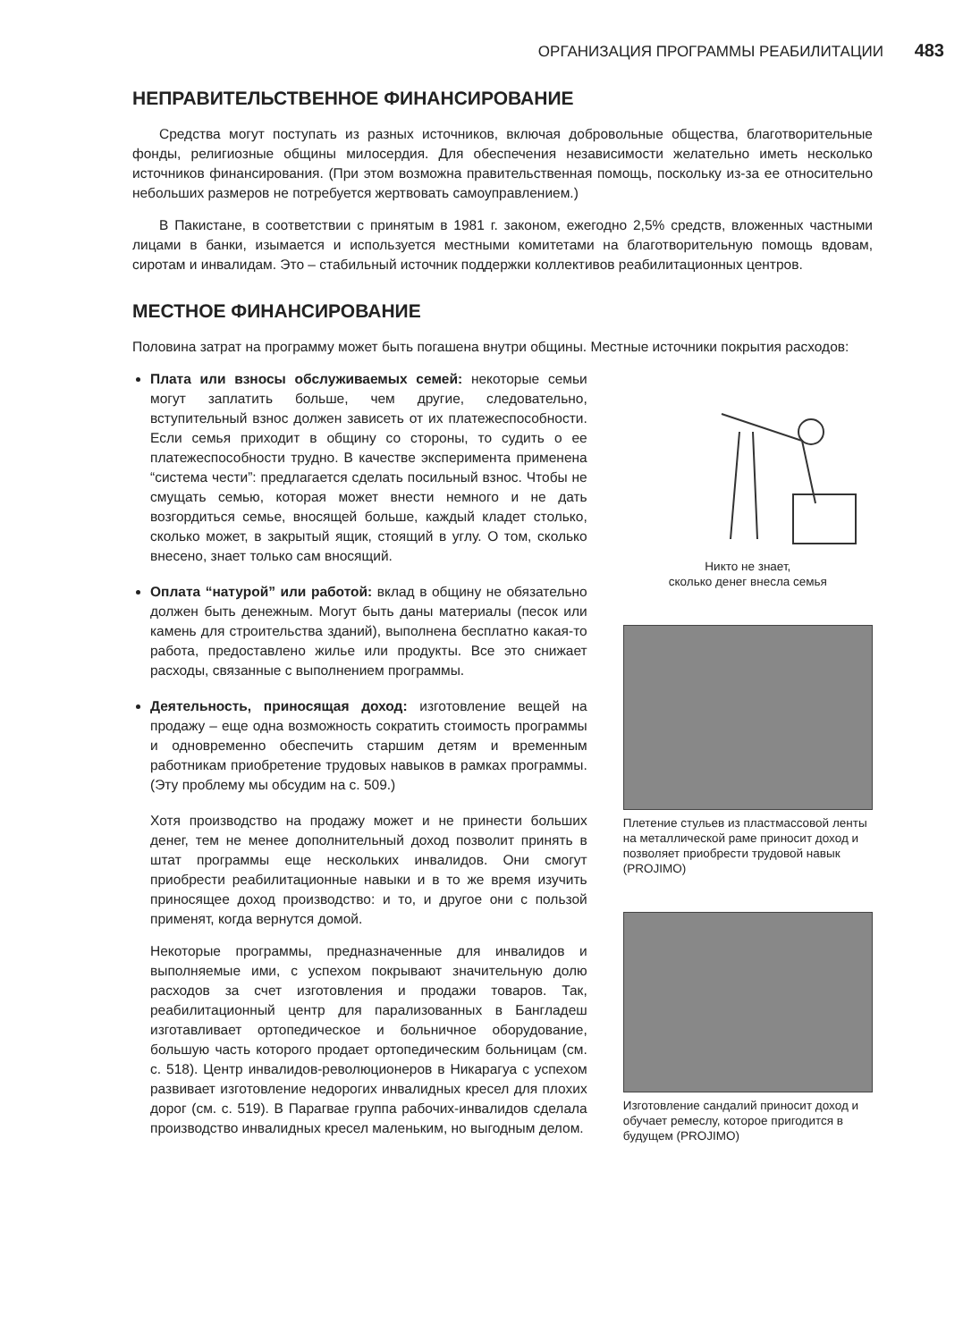ОРГАНИЗАЦИЯ ПРОГРАММЫ РЕАБИЛИТАЦИИ 483
НЕПРАВИТЕЛЬСТВЕННОЕ ФИНАНСИРОВАНИЕ
Средства могут поступать из разных источников, включая добровольные общества, благотворительные фонды, религиозные общины милосердия. Для обеспечения независимости желательно иметь несколько источников финансирования. (При этом возможна правительственная помощь, поскольку из-за ее относительно небольших размеров не потребуется жертвовать самоуправлением.)
В Пакистане, в соответствии с принятым в 1981 г. законом, ежегодно 2,5% средств, вложенных частными лицами в банки, изымается и используется местными комитетами на благотворительную помощь вдовам, сиротам и инвалидам. Это – стабильный источник поддержки коллективов реабилитационных центров.
МЕСТНОЕ ФИНАНСИРОВАНИЕ
Половина затрат на программу может быть погашена внутри общины. Местные источники покрытия расходов:
Плата или взносы обслуживаемых семей: некоторые семьи могут заплатить больше, чем другие, следовательно, вступительный взнос должен зависеть от их платежеспособности. Если семья приходит в общину со стороны, то судить о ее платежеспособности трудно. В качестве эксперимента применена “система чести”: предлагается сделать посильный взнос. Чтобы не смущать семью, которая может внести немного и не дать возгордиться семье, вносящей больше, каждый кладет столько, сколько может, в закрытый ящик, стоящий в углу. О том, сколько внесено, знает только сам вносящий.
Оплата “натурой” или работой: вклад в общину не обязательно должен быть денежным. Могут быть даны материалы (песок или камень для строительства зданий), выполнена бесплатно какая-то работа, предоставлено жилье или продукты. Все это снижает расходы, связанные с выполнением программы.
Деятельность, приносящая доход: изготовление вещей на продажу – еще одна возможность сократить стоимость программы и одновременно обеспечить старшим детям и временным работникам приобретение трудовых навыков в рамках программы. (Эту проблему мы обсудим на с. 509.)
Хотя производство на продажу может и не принести больших денег, тем не менее дополнительный доход позволит принять в штат программы еще нескольких инвалидов. Они смогут приобрести реабилитационные навыки и в то же время изучить приносящее доход производство: и то, и другое они с пользой применят, когда вернутся домой.
Некоторые программы, предназначенные для инвалидов и выполняемые ими, с успехом покрывают значительную долю расходов за счет изготовления и продажи товаров. Так, реабилитационный центр для парализованных в Бангладеш изготавливает ортопедическое и больничное оборудование, большую часть которого продает ортопедическим больницам (см. с. 518). Центр инвалидов-революционеров в Никарагуа с успехом развивает изготовление недорогих инвалидных кресел для плохих дорог (см. с. 519). В Парагвае группа рабочих-инвалидов сделала производство инвалидных кресел маленьким, но выгодным делом.
Никто не знает,
сколько денег внесла семья
Плетение стульев из пластмассовой ленты на металлической раме приносит доход и позволяет приобрести трудовой навык (PROJIMO)
Изготовление сандалий приносит доход и обучает ремеслу, которое пригодится в будущем (PROJIMO)